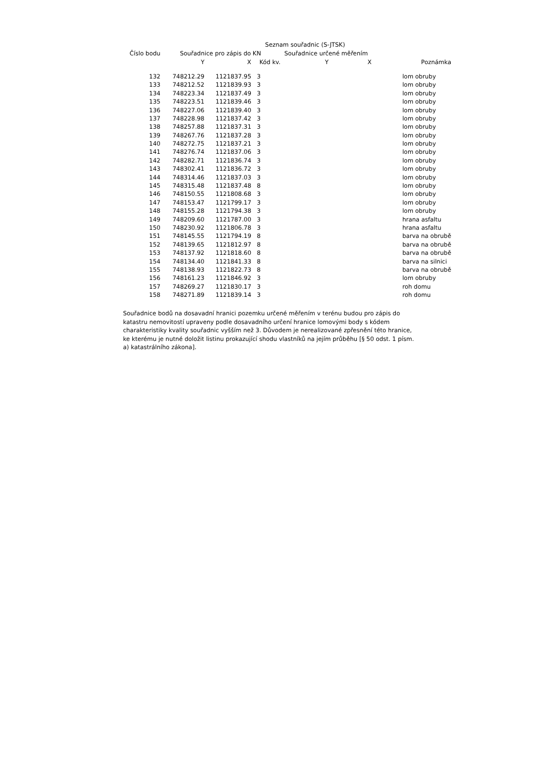Seznam souřadnic (S-JTSK)
| Číslo bodu | Souřadnice pro zápis do KN | | | Souřadnice určené měřením | | |
| --- | --- | --- | --- | --- | --- | --- |
| | Y | X | Kód kv. | Y | X | Poznámka |
| 132 | 748212.29 | 1121837.95 | 3 | | | lom obruby |
| 133 | 748212.52 | 1121839.93 | 3 | | | lom obruby |
| 134 | 748223.34 | 1121837.49 | 3 | | | lom obruby |
| 135 | 748223.51 | 1121839.46 | 3 | | | lom obruby |
| 136 | 748227.06 | 1121839.40 | 3 | | | lom obruby |
| 137 | 748228.98 | 1121837.42 | 3 | | | lom obruby |
| 138 | 748257.88 | 1121837.31 | 3 | | | lom obruby |
| 139 | 748267.76 | 1121837.28 | 3 | | | lom obruby |
| 140 | 748272.75 | 1121837.21 | 3 | | | lom obruby |
| 141 | 748276.74 | 1121837.06 | 3 | | | lom obruby |
| 142 | 748282.71 | 1121836.74 | 3 | | | lom obruby |
| 143 | 748302.41 | 1121836.72 | 3 | | | lom obruby |
| 144 | 748314.46 | 1121837.03 | 3 | | | lom obruby |
| 145 | 748315.48 | 1121837.48 | 8 | | | lom obruby |
| 146 | 748150.55 | 1121808.68 | 3 | | | lom obruby |
| 147 | 748153.47 | 1121799.17 | 3 | | | lom obruby |
| 148 | 748155.28 | 1121794.38 | 3 | | | lom obruby |
| 149 | 748209.60 | 1121787.00 | 3 | | | hrana asfaltu |
| 150 | 748230.92 | 1121806.78 | 3 | | | hrana asfaltu |
| 151 | 748145.55 | 1121794.19 | 8 | | | barva na obrubě |
| 152 | 748139.65 | 1121812.97 | 8 | | | barva na obrubě |
| 153 | 748137.92 | 1121818.60 | 8 | | | barva na obrubě |
| 154 | 748134.40 | 1121841.33 | 8 | | | barva na silnici |
| 155 | 748138.93 | 1121822.73 | 8 | | | barva na obrubě |
| 156 | 748161.23 | 1121846.92 | 3 | | | lom obruby |
| 157 | 748269.27 | 1121830.17 | 3 | | | roh domu |
| 158 | 748271.89 | 1121839.14 | 3 | | | roh domu |
Souřadnice bodů na dosavadní hranici pozemku určené měřením v terénu budou pro zápis do katastru nemovitostí upraveny podle dosavadního určení hranice lomovými body s kódem charakteristiky kvality souřadnic vyšším než 3. Důvodem je nerealizované zpřesnění této hranice, ke kterému je nutné doložit listinu prokazující shodu vlastníků na jejím průběhu [§ 50 odst. 1 písm. a) katastrálního zákona].